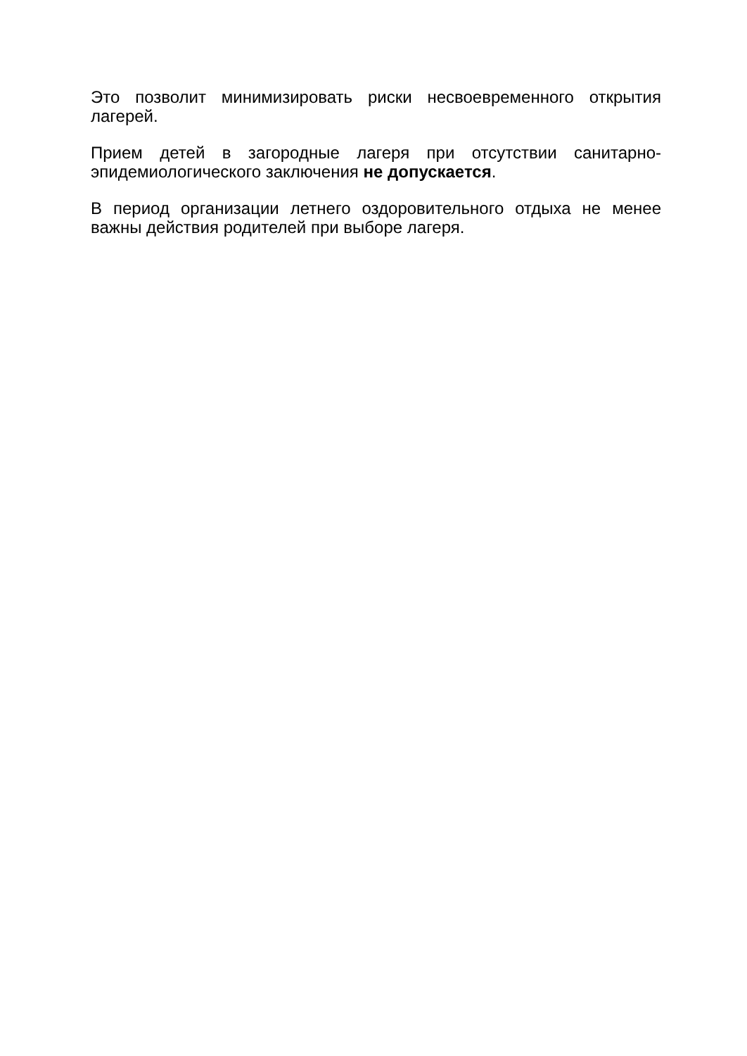Это позволит минимизировать риски несвоевременного открытия лагерей.
Прием детей в загородные лагеря при отсутствии санитарно-эпидемиологического заключения не допускается.
В период организации летнего оздоровительного отдыха не менее важны действия родителей при выборе лагеря.